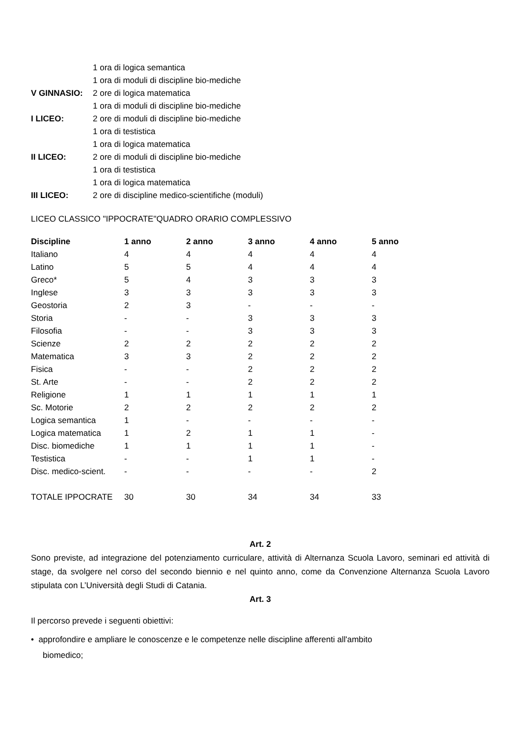| | 1 ora di logica semantica |
| | 1 ora di moduli di discipline bio-mediche |
| V GINNASIO: | 2 ore di logica matematica |
| | 1 ora di moduli di discipline bio-mediche |
| I LICEO: | 2 ore di moduli di discipline bio-mediche |
| | 1 ora di testistica |
| | 1 ora di logica matematica |
| II LICEO: | 2 ore di moduli di discipline bio-mediche |
| | 1 ora di testistica |
| | 1 ora di logica matematica |
| III LICEO: | 2 ore di discipline medico-scientifiche (moduli) |
LICEO CLASSICO "IPPOCRATE"QUADRO ORARIO COMPLESSIVO
| Discipline | 1 anno | 2 anno | 3 anno | 4 anno | 5 anno |
| --- | --- | --- | --- | --- | --- |
| Italiano | 4 | 4 | 4 | 4 | 4 |
| Latino | 5 | 5 | 4 | 4 | 4 |
| Greco* | 5 | 4 | 3 | 3 | 3 |
| Inglese | 3 | 3 | 3 | 3 | 3 |
| Geostoria | 2 | 3 | - | - | - |
| Storia | - | - | 3 | 3 | 3 |
| Filosofia | - | - | 3 | 3 | 3 |
| Scienze | 2 | 2 | 2 | 2 | 2 |
| Matematica | 3 | 3 | 2 | 2 | 2 |
| Fisica | - | - | 2 | 2 | 2 |
| St. Arte | - | - | 2 | 2 | 2 |
| Religione | 1 | 1 | 1 | 1 | 1 |
| Sc. Motorie | 2 | 2 | 2 | 2 | 2 |
| Logica semantica | 1 | - | - | - | - |
| Logica matematica | 1 | 2 | 1 | 1 | - |
| Disc. biomediche | 1 | 1 | 1 | 1 | - |
| Testistica | - | - | 1 | 1 | - |
| Disc. medico-scient. | - | - | - | - | 2 |
| TOTALE IPPOCRATE | 30 | 30 | 34 | 34 | 33 |
Art. 2
Sono previste, ad integrazione del potenziamento curriculare, attività di Alternanza Scuola Lavoro, seminari ed attività di stage, da svolgere nel corso del secondo biennio e nel quinto anno, come da Convenzione Alternanza Scuola Lavoro stipulata con L’Università degli Studi di Catania.
Art. 3
Il percorso prevede i seguenti obiettivi:
• approfondire e ampliare le conoscenze e le competenze nelle discipline afferenti all'ambito
biomedico;